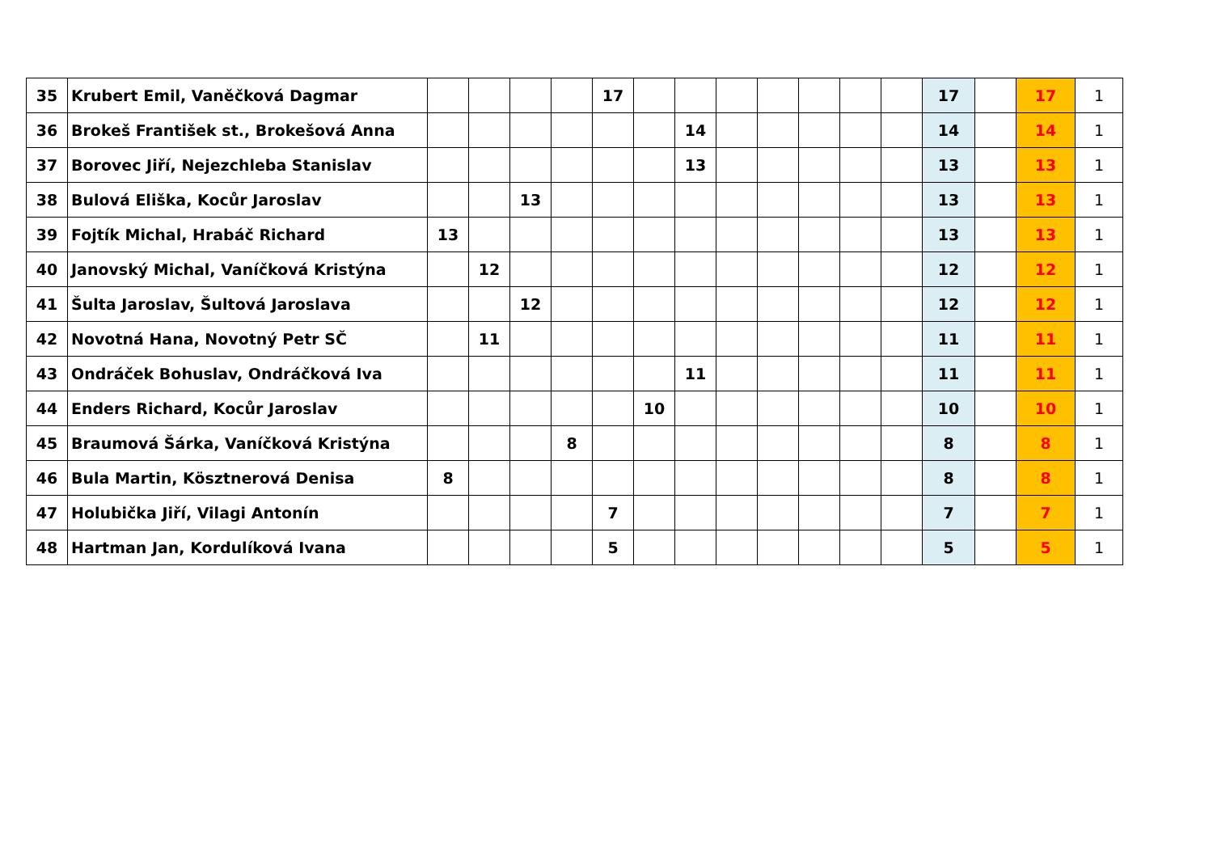| 35 | Krubert Emil, Vaněčková Dagmar | | | | | 17 | | | | | | | | 17 | | 17 | 1 |
| 36 | Brokeš František st., Brokešová Anna | | | | | | | 14 | | | | | | 14 | | 14 | 1 |
| 37 | Borovec Jiří, Nejezchleba Stanislav | | | | | | | 13 | | | | | | 13 | | 13 | 1 |
| 38 | Bulová Eliška, Kocůr Jaroslav | | | 13 | | | | | | | | | | 13 | | 13 | 1 |
| 39 | Fojtík Michal, Hrabáč Richard | 13 | | | | | | | | | | | | 13 | | 13 | 1 |
| 40 | Janovský Michal, Vaníčková Kristýna | | 12 | | | | | | | | | | | 12 | | 12 | 1 |
| 41 | Šulta Jaroslav, Šultová Jaroslava | | | 12 | | | | | | | | | | 12 | | 12 | 1 |
| 42 | Novotná Hana, Novotný Petr SČ | | 11 | | | | | | | | | | | 11 | | 11 | 1 |
| 43 | Ondráček Bohuslav, Ondráčková Iva | | | | | | | 11 | | | | | | 11 | | 11 | 1 |
| 44 | Enders Richard, Kocůr Jaroslav | | | | | | 10 | | | | | | | 10 | | 10 | 1 |
| 45 | Braumová Šárka, Vaníčková Kristýna | | | | 8 | | | | | | | | | 8 | | 8 | 1 |
| 46 | Bula Martin, Kösztnerová Denisa | 8 | | | | | | | | | | | | 8 | | 8 | 1 |
| 47 | Holubička Jiří, Vilagi Antonín | | | | | 7 | | | | | | | | 7 | | 7 | 1 |
| 48 | Hartman Jan, Kordulíková Ivana | | | | | 5 | | | | | | | | 5 | | 5 | 1 |